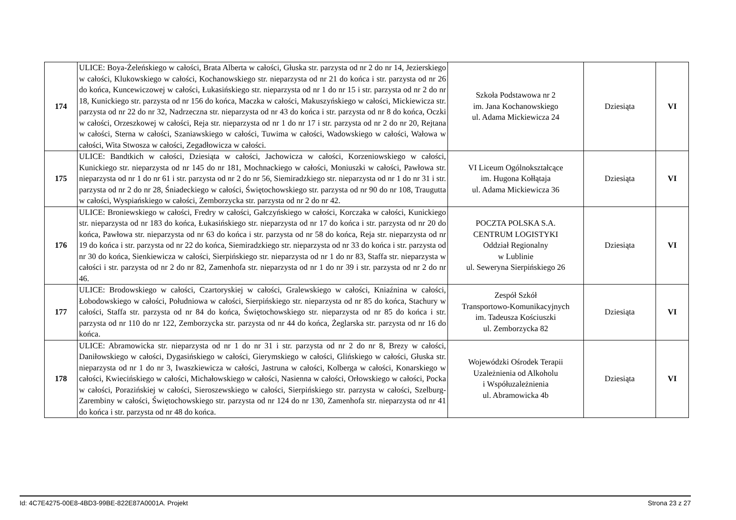| 174 | ULICE: Boya-Żeleńskiego w całości, Brata Alberta w całości, Głuska str. parzysta od nr 2 do nr 14, Jezierskiego w całości, Klukowskiego w całości, Kochanowskiego str. nieparzysta od nr 21 do końca i str. parzysta od nr 26 do końca, Kuncewiczowej w całości, Łukasińskiego str. nieparzysta od nr 1 do nr 15 i str. parzysta od nr 2 do nr 18, Kunickiego str. parzysta od nr 156 do końca, Maczka w całości, Makuszyńskiego w całości, Mickiewicza str. parzysta od nr 22 do nr 32, Nadrzeczna str. nieparzysta od nr 43 do końca i str. parzysta od nr 8 do końca, Oczki w całości, Orzeszkowej w całości, Reja str. nieparzysta od nr 1 do nr 17 i str. parzysta od nr 2 do nr 20, Rejtana w całości, Sterna w całości, Szaniawskiego w całości, Tuwima w całości, Wadowskiego w całości, Wałowa w całości, Wita Stwosza w całości, Zegadłowicza w całości. | Szkoła Podstawowa nr 2 im. Jana Kochanowskiego ul. Adama Mickiewicza 24 | Dziesiąta | VI |
| 175 | ULICE: Bandtkich w całości, Dziesiąta w całości, Jachowicza w całości, Korzeniowskiego w całości, Kunickiego str. nieparzysta od nr 145 do nr 181, Mochnackiego w całości, Moniuszki w całości, Pawłowa str. nieparzysta od nr 1 do nr 61 i str. parzysta od nr 2 do nr 56, Siemiradzkiego str. nieparzysta od nr 1 do nr 31 i str. parzysta od nr 2 do nr 28, Śniadeckiego w całości, Świętochowskiego str. parzysta od nr 90 do nr 108, Traugutta w całości, Wyspiańskiego w całości, Zemborzycka str. parzysta od nr 2 do nr 42. | VI Liceum Ogólnokształcące im. Hugona Kołłątaja ul. Adama Mickiewicza 36 | Dziesiąta | VI |
| 176 | ULICE: Broniewskiego w całości, Fredry w całości, Gałczyńskiego w całości, Korczaka w całości, Kunickiego str. nieparzysta od nr 183 do końca, Łukasińskiego str. nieparzysta od nr 17 do końca i str. parzysta od nr 20 do końca, Pawłowa str. nieparzysta od nr 63 do końca i str. parzysta od nr 58 do końca, Reja str. nieparzysta od nr 19 do końca i str. parzysta od nr 22 do końca, Siemiradzkiego str. nieparzysta od nr 33 do końca i str. parzysta od nr 30 do końca, Sienkiewicza w całości, Sierpińskiego str. nieparzysta od nr 1 do nr 83, Staffa str. nieparzysta w całości i str. parzysta od nr 2 do nr 82, Zamenhofa str. nieparzysta od nr 1 do nr 39 i str. parzysta od nr 2 do nr 46. | POCZTA POLSKA S.A. CENTRUM LOGISTYKI Oddział Regionalny w Lublinie ul. Seweryna Sierpińskiego 26 | Dziesiąta | VI |
| 177 | ULICE: Brodowskiego w całości, Czartoryskiej w całości, Gralewskiego w całości, Kniaźnina w całości, Łobodowskiego w całości, Południowa w całości, Sierpińskiego str. nieparzysta od nr 85 do końca, Stachury w całości, Staffa str. parzysta od nr 84 do końca, Świętochowskiego str. nieparzysta od nr 85 do końca i str. parzysta od nr 110 do nr 122, Zemborzycka str. parzysta od nr 44 do końca, Żeglarska str. parzysta od nr 16 do końca. | Zespół Szkół Transportowo-Komunikacyjnych im. Tadeusza Kościuszki ul. Zemborzycka 82 | Dziesiąta | VI |
| 178 | ULICE: Abramowicka str. nieparzysta od nr 1 do nr 31 i str. parzysta od nr 2 do nr 8, Brezy w całości, Daniłowskiego w całości, Dygasińskiego w całości, Gierymskiego w całości, Glińskiego w całości, Głuska str. nieparzysta od nr 1 do nr 3, Iwaszkiewicza w całości, Jastruna w całości, Kolberga w całości, Konarskiego w całości, Kwiecińskiego w całości, Michałowskiego w całości, Nasienna w całości, Orłowskiego w całości, Pocka w całości, Porazińskiej w całości, Sieroszewskiego w całości, Sierpińskiego str. parzysta w całości, Szelburg-Zarembiny w całości, Świętochowskiego str. parzysta od nr 124 do nr 130, Zamenhofa str. nieparzysta od nr 41 do końca i str. parzysta od nr 48 do końca. | Wojewódzki Ośrodek Terapii Uzależnienia od Alkoholu i Współuzależnienia ul. Abramowicka 4b | Dziesiąta | VI |
Id: 4C7E4275-00E8-4BD3-99BE-822E87A0001A. Projekt Strona 23 z 27